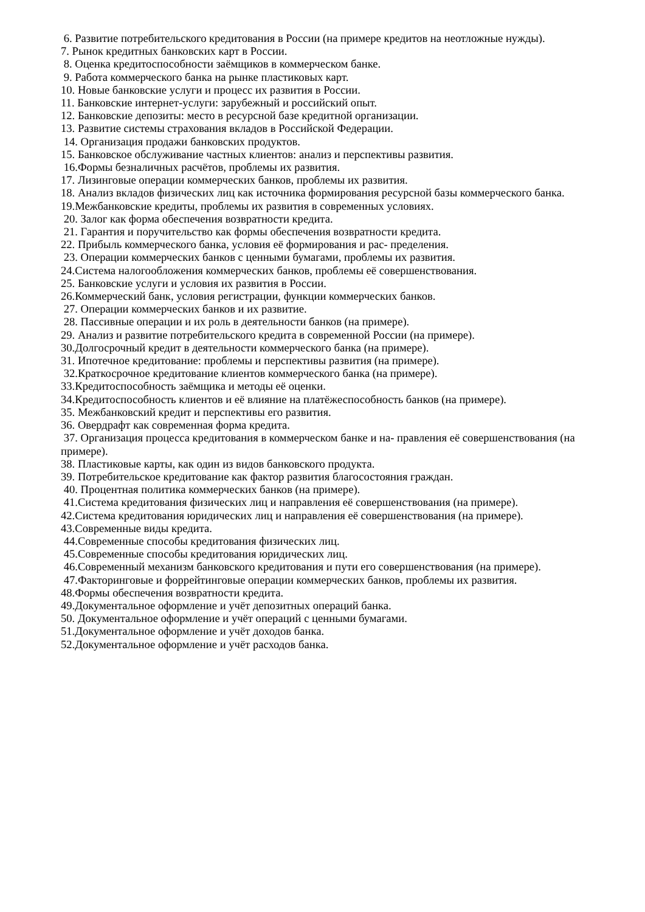6. Развитие потребительского кредитования в России (на примере кредитов на неотложные нужды).
7. Рынок кредитных банковских карт в России.
8. Оценка кредитоспособности заёмщиков в коммерческом банке.
9. Работа коммерческого банка на рынке пластиковых карт.
10. Новые банковские услуги и процесс их развития в России.
11. Банковские интернет-услуги: зарубежный и российский опыт.
12. Банковские депозиты: место в ресурсной базе кредитной организации.
13. Развитие системы страхования вкладов в Российской Федерации.
14. Организация продажи банковских продуктов.
15. Банковское обслуживание частных клиентов: анализ и перспективы развития.
16.Формы безналичных расчётов, проблемы их развития.
17. Лизинговые операции коммерческих банков, проблемы их развития.
18. Анализ вкладов физических лиц как источника формирования ресурсной базы коммерческого банка.
19.Межбанковские кредиты, проблемы их развития в современных условиях.
20. Залог как форма обеспечения возвратности кредита.
21. Гарантия и поручительство как формы обеспечения возвратности кредита.
22. Прибыль коммерческого банка, условия её формирования и рас- пределения.
23. Операции коммерческих банков с ценными бумагами, проблемы их развития.
24.Система налогообложения коммерческих банков, проблемы её совершенствования.
25. Банковские услуги и условия их развития в России.
26.Коммерческий банк, условия регистрации, функции коммерческих банков.
27. Операции коммерческих банков и их развитие.
28. Пассивные операции и их роль в деятельности банков (на примере).
29. Анализ и развитие потребительского кредита в современной России (на примере).
30.Долгосрочный кредит в деятельности коммерческого банка (на примере).
31. Ипотечное кредитование: проблемы и перспективы развития (на примере).
32.Краткосрочное кредитование клиентов коммерческого банка (на примере).
33.Кредитоспособность заёмщика и методы её оценки.
34.Кредитоспособность клиентов и её влияние на платёжеспособность банков (на примере).
35. Межбанковский кредит и перспективы его развития.
36. Овердрафт как современная форма кредита.
37. Организация процесса кредитования в коммерческом банке и на- правления её совершенствования (на примере).
38. Пластиковые карты, как один из видов банковского продукта.
39. Потребительское кредитование как фактор развития благосостояния граждан.
40. Процентная политика коммерческих банков (на примере).
41.Система кредитования физических лиц и направления её совершенствования (на примере).
42.Система кредитования юридических лиц и направления её совершенствования (на примере).
43.Современные виды кредита.
44.Современные способы кредитования физических лиц.
45.Современные способы кредитования юридических лиц.
46.Современный механизм банковского кредитования и пути его совершенствования (на примере).
47.Факторинговые и форрейтинговые операции коммерческих банков, проблемы их развития.
48.Формы обеспечения возвратности кредита.
49.Документальное оформление и учёт депозитных операций банка.
50. Документальное оформление и учёт операций с ценными бумагами.
51.Документальное оформление и учёт доходов банка.
52.Документальное оформление и учёт расходов банка.